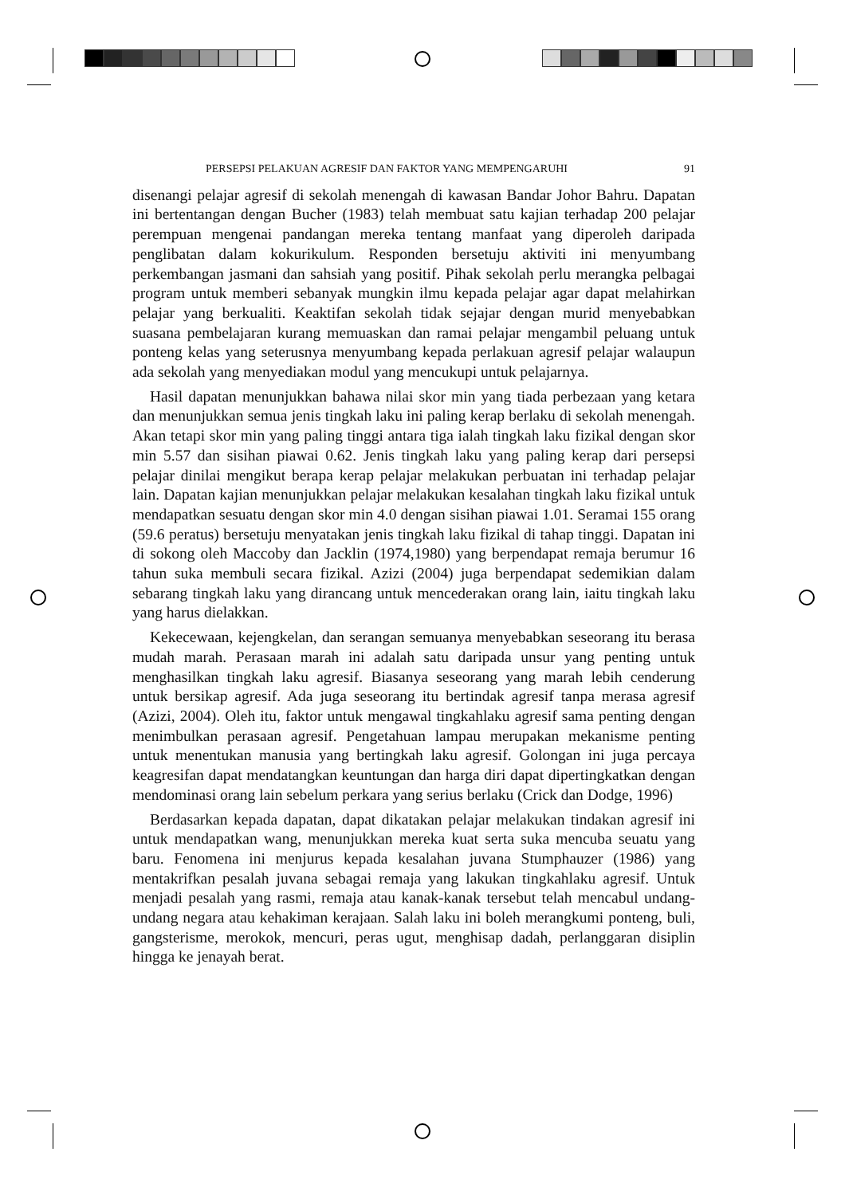PERSEPSI PELAKUAN AGRESIF DAN FAKTOR YANG MEMPENGARUHI 91
disenangi pelajar agresif di sekolah menengah di kawasan Bandar Johor Bahru. Dapatan ini bertentangan dengan Bucher (1983) telah membuat satu kajian terhadap 200 pelajar perempuan mengenai pandangan mereka tentang manfaat yang diperoleh daripada penglibatan dalam kokurikulum. Responden bersetuju aktiviti ini menyumbang perkembangan jasmani dan sahsiah yang positif. Pihak sekolah perlu merangka pelbagai program untuk memberi sebanyak mungkin ilmu kepada pelajar agar dapat melahirkan pelajar yang berkualiti. Keaktifan sekolah tidak sejajar dengan murid menyebabkan suasana pembelajaran kurang memuaskan dan ramai pelajar mengambil peluang untuk ponteng kelas yang seterusnya menyumbang kepada perlakuan agresif pelajar walaupun ada sekolah yang menyediakan modul yang mencukupi untuk pelajarnya.
Hasil dapatan menunjukkan bahawa nilai skor min yang tiada perbezaan yang ketara dan menunjukkan semua jenis tingkah laku ini paling kerap berlaku di sekolah menengah. Akan tetapi skor min yang paling tinggi antara tiga ialah tingkah laku fizikal dengan skor min 5.57 dan sisihan piawai 0.62. Jenis tingkah laku yang paling kerap dari persepsi pelajar dinilai mengikut berapa kerap pelajar melakukan perbuatan ini terhadap pelajar lain. Dapatan kajian menunjukkan pelajar melakukan kesalahan tingkah laku fizikal untuk mendapatkan sesuatu dengan skor min 4.0 dengan sisihan piawai 1.01. Seramai 155 orang (59.6 peratus) bersetuju menyatakan jenis tingkah laku fizikal di tahap tinggi. Dapatan ini di sokong oleh Maccoby dan Jacklin (1974,1980) yang berpendapat remaja berumur 16 tahun suka membuli secara fizikal. Azizi (2004) juga berpendapat sedemikian dalam sebarang tingkah laku yang dirancang untuk mencederakan orang lain, iaitu tingkah laku yang harus dielakkan.
Kekecewaan, kejengkelan, dan serangan semuanya menyebabkan seseorang itu berasa mudah marah. Perasaan marah ini adalah satu daripada unsur yang penting untuk menghasilkan tingkah laku agresif. Biasanya seseorang yang marah lebih cenderung untuk bersikap agresif. Ada juga seseorang itu bertindak agresif tanpa merasa agresif (Azizi, 2004). Oleh itu, faktor untuk mengawal tingkahlaku agresif sama penting dengan menimbulkan perasaan agresif. Pengetahuan lampau merupakan mekanisme penting untuk menentukan manusia yang bertingkah laku agresif. Golongan ini juga percaya keagresifan dapat mendatangkan keuntungan dan harga diri dapat dipertingkatkan dengan mendominasi orang lain sebelum perkara yang serius berlaku (Crick dan Dodge, 1996)
Berdasarkan kepada dapatan, dapat dikatakan pelajar melakukan tindakan agresif ini untuk mendapatkan wang, menunjukkan mereka kuat serta suka mencuba seuatu yang baru. Fenomena ini menjurus kepada kesalahan juvana Stumphauzer (1986) yang mentakrifkan pesalah juvana sebagai remaja yang lakukan tingkahlaku agresif. Untuk menjadi pesalah yang rasmi, remaja atau kanak-kanak tersebut telah mencabul undang-undang negara atau kehakiman kerajaan. Salah laku ini boleh merangkumi ponteng, buli, gangsterisme, merokok, mencuri, peras ugut, menghisap dadah, perlanggaran disiplin hingga ke jenayah berat.